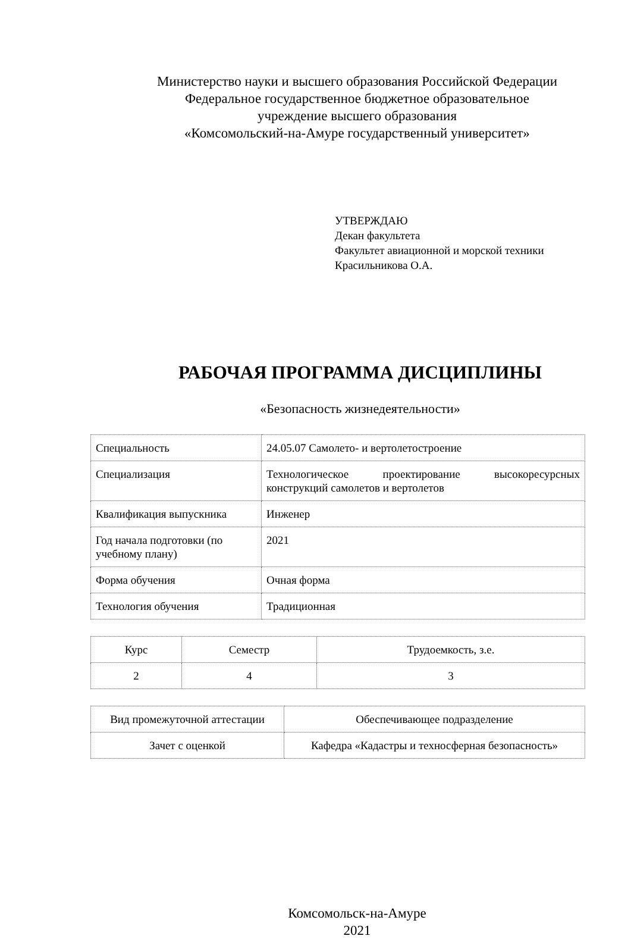Министерство науки и высшего образования Российской Федерации
Федеральное государственное бюджетное образовательное
учреждение высшего образования
«Комсомольский-на-Амуре государственный университет»
УТВЕРЖДАЮ
Декан факультета
Факультет авиационной и морской техники
Красильникова О.А.
РАБОЧАЯ ПРОГРАММА ДИСЦИПЛИНЫ
«Безопасность жизнедеятельности»
| Специальность | 24.05.07 Самолето- и вертолетостроение |
| Специализация | Технологическое проектирование высокоресурсных конструкций самолетов и вертолетов |
| Квалификация выпускника | Инженер |
| Год начала подготовки (по учебному плану) | 2021 |
| Форма обучения | Очная форма |
| Технология обучения | Традиционная |
| Курс | Семестр | Трудоемкость, з.е. |
| 2 | 4 | 3 |
| Вид промежуточной аттестации | Обеспечивающее подразделение |
| Зачет с оценкой | Кафедра «Кадастры и техносферная безопасность» |
Комсомольск-на-Амуре
2021